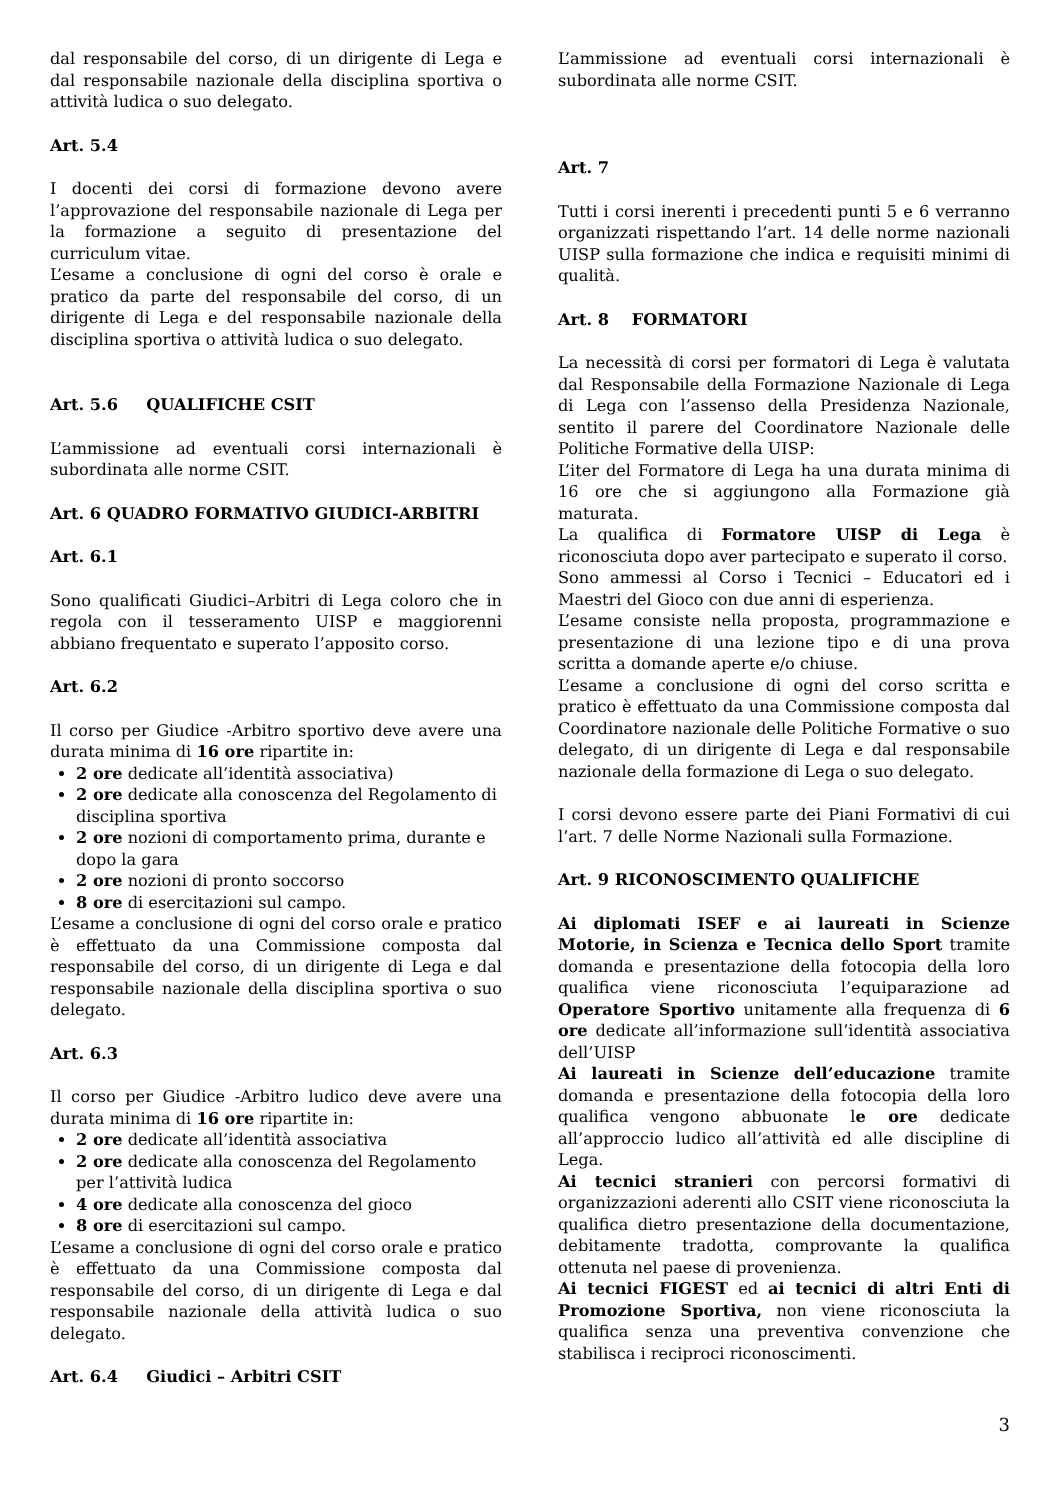dal responsabile del corso, di un dirigente di Lega e dal responsabile nazionale della disciplina sportiva o attività ludica o suo delegato.
Art. 5.4
I docenti dei corsi di formazione devono avere l’approvazione del responsabile nazionale di Lega per la formazione a seguito di presentazione del curriculum vitae.
L’esame a conclusione di ogni del corso è orale e pratico da parte del responsabile del corso, di un dirigente di Lega e del responsabile nazionale della disciplina sportiva o attività ludica o suo delegato.
Art. 5.6 QUALIFICHE CSIT
L’ammissione ad eventuali corsi internazionali è subordinata alle norme CSIT.
Art. 6 QUADRO FORMATIVO GIUDICI-ARBITRI
Art. 6.1
Sono qualificati Giudici–Arbitri di Lega coloro che in regola con il tesseramento UISP e maggiorenni abbiano frequentato e superato l’apposito corso.
Art. 6.2
Il corso per Giudice -Arbitro sportivo deve avere una durata minima di 16 ore ripartite in:
2 ore dedicate all’identità associativa)
2 ore dedicate alla conoscenza del Regolamento di disciplina sportiva
2 ore nozioni di comportamento prima, durante e dopo la gara
2 ore nozioni di pronto soccorso
8 ore di esercitazioni sul campo.
L’esame a conclusione di ogni del corso orale e pratico è effettuato da una Commissione composta dal responsabile del corso, di un dirigente di Lega e dal responsabile nazionale della disciplina sportiva o suo delegato.
Art. 6.3
Il corso per Giudice -Arbitro ludico deve avere una durata minima di 16 ore ripartite in:
2 ore dedicate all’identità associativa
2 ore dedicate alla conoscenza del Regolamento per l’attività ludica
4 ore dedicate alla conoscenza del gioco
8 ore di esercitazioni sul campo.
L’esame a conclusione di ogni del corso orale e pratico è effettuato da una Commissione composta dal responsabile del corso, di un dirigente di Lega e dal responsabile nazionale della attività ludica o suo delegato.
Art. 6.4 Giudici – Arbitri CSIT
L’ammissione ad eventuali corsi internazionali è subordinata alle norme CSIT.
Art. 7
Tutti i corsi inerenti i precedenti punti 5 e 6 verranno organizzati rispettando l’art. 14 delle norme nazionali UISP sulla formazione che indica e requisiti minimi di qualità.
Art. 8 FORMATORI
La necessità di corsi per formatori di Lega è valutata dal Responsabile della Formazione Nazionale di Lega di Lega con l’assenso della Presidenza Nazionale, sentito il parere del Coordinatore Nazionale delle Politiche Formative della UISP:
L’iter del Formatore di Lega ha una durata minima di 16 ore che si aggiungono alla Formazione già maturata.
La qualifica di Formatore UISP di Lega è riconosciuta dopo aver partecipato e superato il corso.
Sono ammessi al Corso i Tecnici – Educatori ed i Maestri del Gioco con due anni di esperienza.
L’esame consiste nella proposta, programmazione e presentazione di una lezione tipo e di una prova scritta a domande aperte e/o chiuse.
L’esame a conclusione di ogni del corso scritta e pratico è effettuato da una Commissione composta dal Coordinatore nazionale delle Politiche Formative o suo delegato, di un dirigente di Lega e dal responsabile nazionale della formazione di Lega o suo delegato.
I corsi devono essere parte dei Piani Formativi di cui l’art. 7 delle Norme Nazionali sulla Formazione.
Art. 9 RICONOSCIMENTO QUALIFICHE
Ai diplomati ISEF e ai laureati in Scienze Motorie, in Scienza e Tecnica dello Sport tramite domanda e presentazione della fotocopia della loro qualifica viene riconosciuta l’equiparazione ad Operatore Sportivo unitamente alla frequenza di 6 ore dedicate all’informazione sull’identità associativa dell’UISP
Ai laureati in Scienze dell’educazione tramite domanda e presentazione della fotocopia della loro qualifica vengono abbuonate le ore dedicate all’approccio ludico all’attività ed alle discipline di Lega.
Ai tecnici stranieri con percorsi formativi di organizzazioni aderenti allo CSIT viene riconosciuta la qualifica dietro presentazione della documentazione, debitamente tradotta, comprovante la qualifica ottenuta nel paese di provenienza.
Ai tecnici FIGEST ed ai tecnici di altri Enti di Promozione Sportiva, non viene riconosciuta la qualifica senza una preventiva convenzione che stabilisca i reciproci riconoscimenti.
3